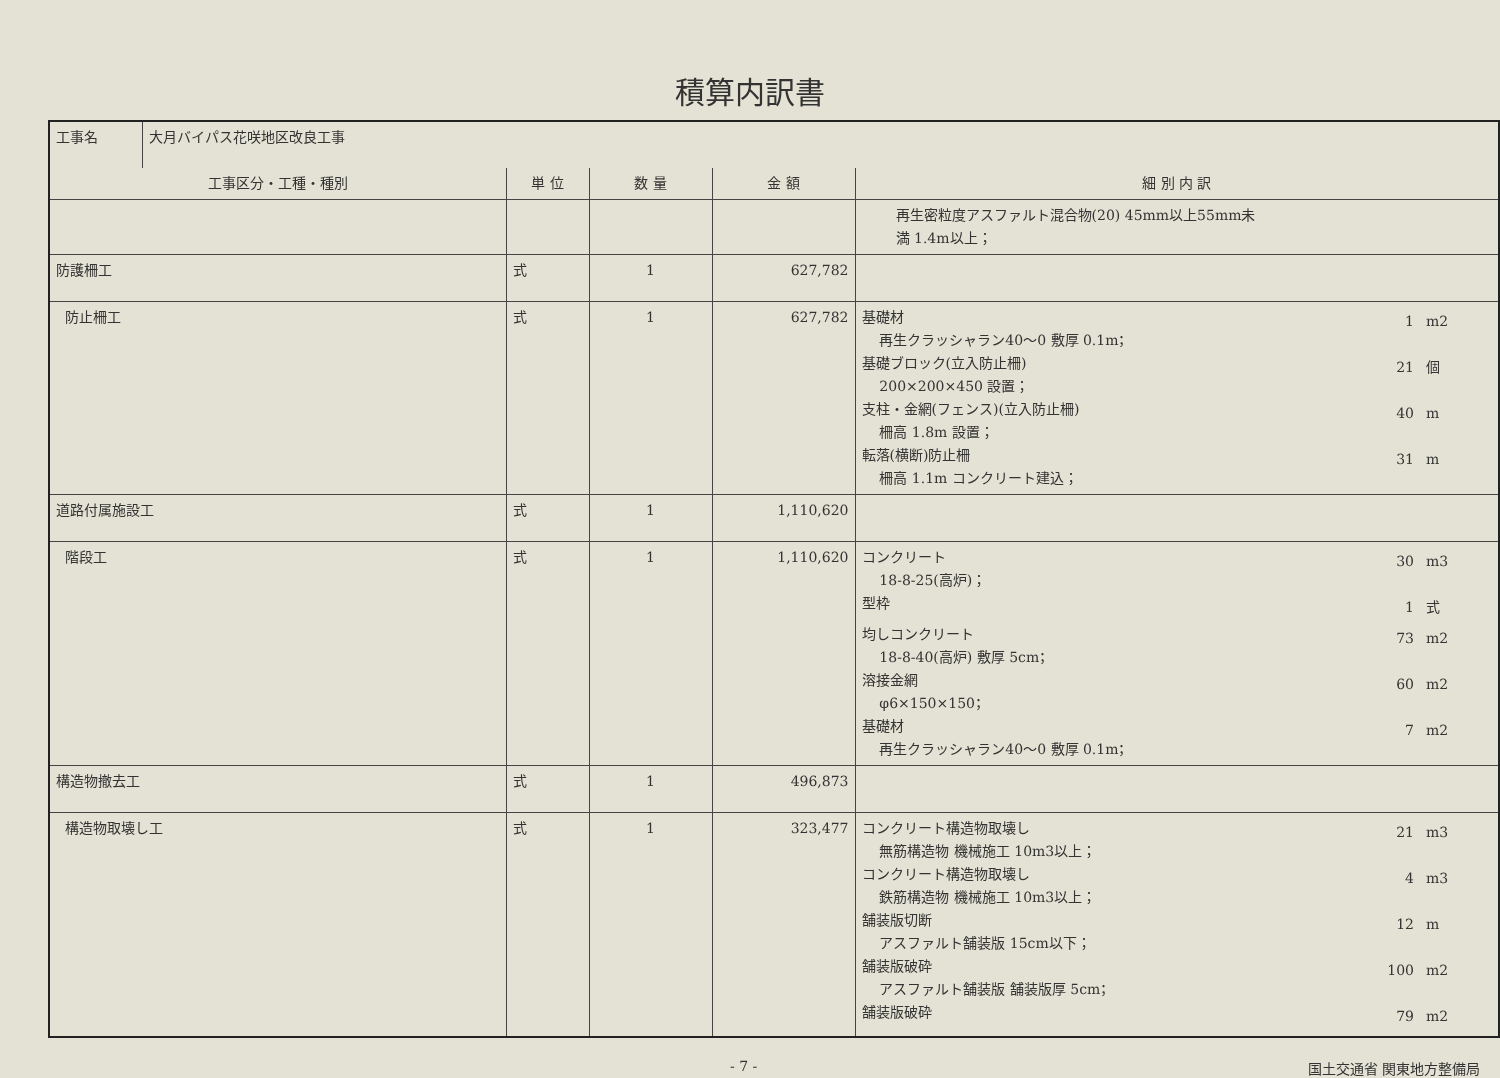積算内訳書
| 工事名 | 大月バイパス花咲地区改良工事 | | | | |
| 工事区分・工種・種別 | | 単 位 | 数 量 | 金 額 | 細 別 内 訳 |
| | | | | | 再生密粒度アスファルト混合物(20) 45mm以上55mm未 満 1.4m以上； |
| 防護柵工 | | 式 | 1 | 627,782 | |
| 防止柵工 | | 式 | 1 | 627,782 | / 基礎材 再生クラッシャラン40～0 敷厚 0.1m； / 1 / m2 / / 基礎ブロック(立入防止柵) 200×200×450 設置； / 21 / 個 / / 支柱・金網(フェンス)(立入防止柵) 柵高 1.8m 設置； / 40 / m / / 転落(横断)防止柵 柵高 1.1m コンクリート建込； / 31 / m / |
| 道路付属施設工 | | 式 | 1 | 1,110,620 | |
| 階段工 | | 式 | 1 | 1,110,620 | / コンクリート 18-8-25(高炉)； / 30 / m3 / / 型枠 / 1 / 式 / / 均しコンクリート 18-8-40(高炉) 敷厚 5cm； / 73 / m2 / / 溶接金網 φ6×150×150； / 60 / m2 / / 基礎材 再生クラッシャラン40～0 敷厚 0.1m； / 7 / m2 / |
| 構造物撤去工 | | 式 | 1 | 496,873 | |
| 構造物取壊し工 | | 式 | 1 | 323,477 | / コンクリート構造物取壊し 無筋構造物 機械施工 10m3以上； / 21 / m3 / / コンクリート構造物取壊し 鉄筋構造物 機械施工 10m3以上； / 4 / m3 / / 舗装版切断 アスファルト舗装版 15cm以下； / 12 / m / / 舗装版破砕 アスファルト舗装版 舗装版厚 5cm； / 100 / m2 / / 舗装版破砕 / 79 / m2 / |
- 7 - 国土交通省 関東地方整備局